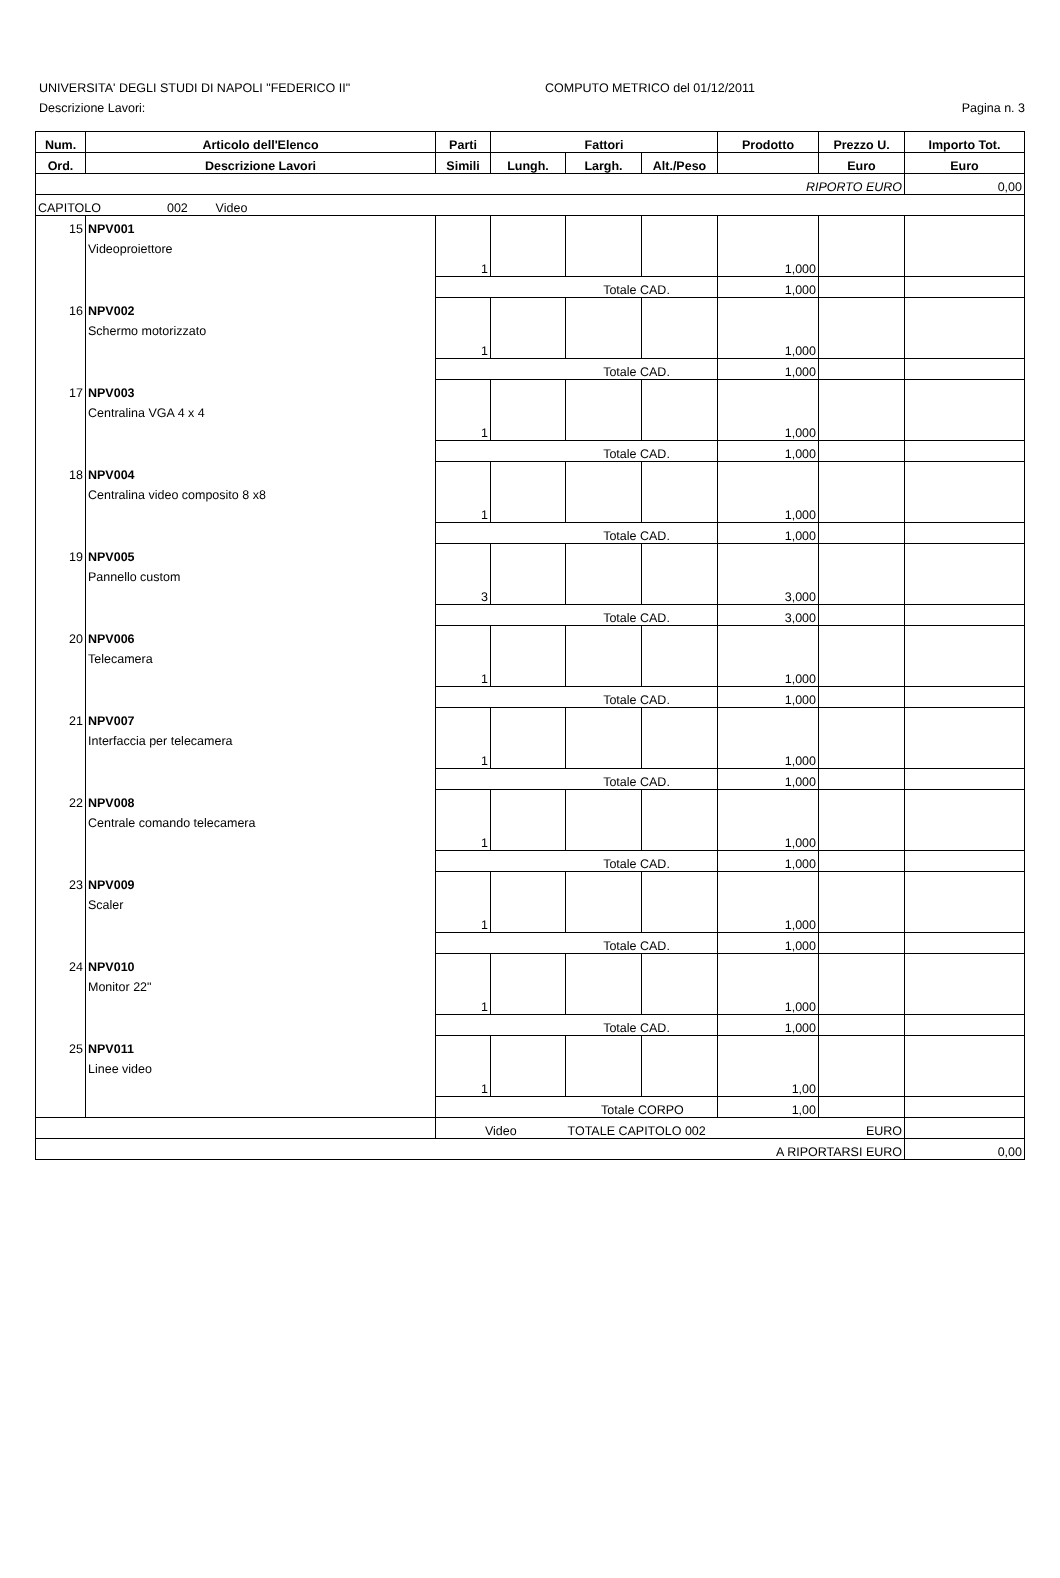UNIVERSITA' DEGLI STUDI DI NAPOLI "FEDERICO II" COMPUTO METRICO del 01/12/2011
Descrizione Lavori: Pagina n. 3
| Num. | Articolo dell'Elenco | Parti | Fattori | | | Prodotto | Prezzo U. | Importo Tot. |
| --- | --- | --- | --- | --- | --- | --- | --- | --- |
| Ord. | Descrizione Lavori | Simili | Lungh. | Largh. | Alt./Peso | | Euro | Euro |
| RIPORTO EURO | | | | | | | | 0,00 |
| CAPITOLO 002 Video | | | | | | | | |
| 15 | NPV001 | | | | | | | |
| | Videoproiettore | | | | | | | |
| | | 1 | | | | 1,000 | | |
| | | Totale CAD. | | | | 1,000 | | |
| 16 | NPV002 | | | | | | | |
| | Schermo motorizzato | | | | | | | |
| | | 1 | | | | 1,000 | | |
| | | Totale CAD. | | | | 1,000 | | |
| 17 | NPV003 | | | | | | | |
| | Centralina VGA 4 x 4 | | | | | | | |
| | | 1 | | | | 1,000 | | |
| | | Totale CAD. | | | | 1,000 | | |
| 18 | NPV004 | | | | | | | |
| | Centralina video composito 8 x8 | | | | | | | |
| | | 1 | | | | 1,000 | | |
| | | Totale CAD. | | | | 1,000 | | |
| 19 | NPV005 | | | | | | | |
| | Pannello custom | | | | | | | |
| | | 3 | | | | 3,000 | | |
| | | Totale CAD. | | | | 3,000 | | |
| 20 | NPV006 | | | | | | | |
| | Telecamera | | | | | | | |
| | | 1 | | | | 1,000 | | |
| | | Totale CAD. | | | | 1,000 | | |
| 21 | NPV007 | | | | | | | |
| | Interfaccia per telecamera | | | | | | | |
| | | 1 | | | | 1,000 | | |
| | | Totale CAD. | | | | 1,000 | | |
| 22 | NPV008 | | | | | | | |
| | Centrale comando telecamera | | | | | | | |
| | | 1 | | | | 1,000 | | |
| | | Totale CAD. | | | | 1,000 | | |
| 23 | NPV009 | | | | | | | |
| | Scaler | | | | | | | |
| | | 1 | | | | 1,000 | | |
| | | Totale CAD. | | | | 1,000 | | |
| 24 | NPV010 | | | | | | | |
| | Monitor 22" | | | | | | | |
| | | 1 | | | | 1,000 | | |
| | | Totale CAD. | | | | 1,000 | | |
| 25 | NPV011 | | | | | | | |
| | Linee video | | | | | | | |
| | | 1 | | | | 1,00 | | |
| | | Totale CORPO | | | | 1,00 | | |
| | | Video | | TOTALE CAPITOLO 002 | | | EURO | |
| A RIPORTARSI EURO | | | | | | | | 0,00 |